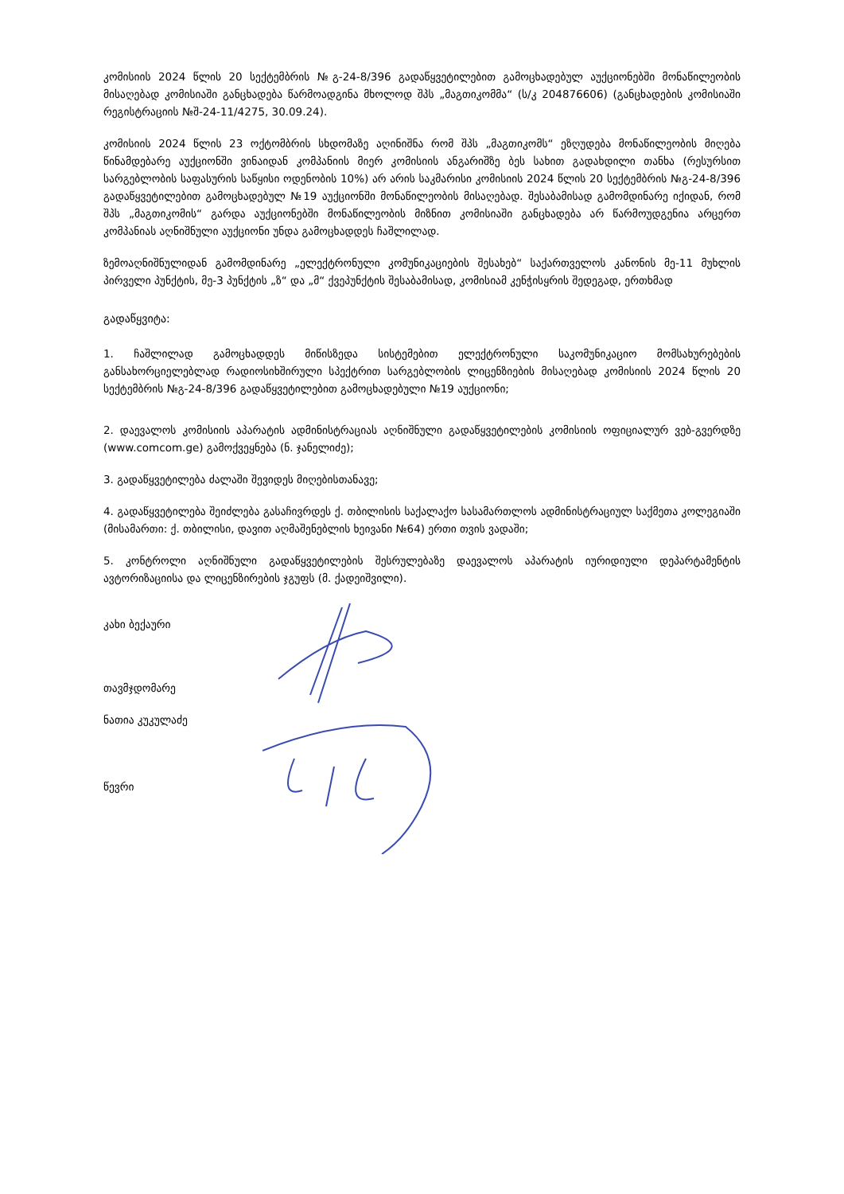კომისიის 2024 წლის 20 სექტემბრის №გ-24-8/396 გადაწყვეტილებით გამოცხადებულ აუქციონებში მონაწილეობის მისაღებად კომისიაში განცხადება წარმოადგინა მხოლოდ შპს „მაგთიკომმა“ (ს/კ 204876606) (განცხადების კომისიაში რეგისტრაციის №შ-24-11/4275, 30.09.24).
კომისიის 2024 წლის 23 ოქტომბრის სხდომაზე აღინიშნა რომ შპს „მაგთიკომს“ ეზღუდება მონაწილეობის მიღება წინამდებარე აუქციონში ვინაიდან კომპანიის მიერ კომისიის ანგარიშზე ბეს სახით გადახდილი თანხა (რესურსით სარგებლობის საფასურის საწყისი ოდენობის 10%) არ არის საკმარისი კომისიის 2024 წლის 20 სექტემბრის №გ-24-8/396 გადაწყვეტილებით გამოცხადებულ №19 აუქციონში მონაწილეობის მისაღებად. შესაბამისად გამომდინარე იქიდან, რომ შპს „მაგთიკომის“ გარდა აუქციონებში მონაწილეობის მიზნით კომისიაში განცხადება არ წარმოუდგენია არცერთ კომპანიას აღნიშნული აუქციონი უნდა გამოცხადდეს ჩაშლილად.
ზემოაღნიშნულიდან გამომდინარე „ელექტრონული კომუნიკაციების შესახებ“ საქართველოს კანონის მე-11 მუხლის პირველი პუნქტის, მე-3 პუნქტის „ზ“ და „მ“ ქვეპუნქტის შესაბამისად, კომისიამ კენჭისყრის შედეგად, ერთხმად
გადაწყვიტა:
1. ჩაშლილად გამოცხადდეს მიწისზედა სისტემებით ელექტრონული საკომუნიკაციო მომსახურებების განსახორციელებლად რადიოსიხშირული სპექტრით სარგებლობის ლიცენზიების მისაღებად კომისიის 2024 წლის 20 სექტემბრის №გ-24-8/396 გადაწყვეტილებით გამოცხადებული №19 აუქციონი;
2. დაევალოს კომისიის აპარატის ადმინისტრაციას აღნიშნული გადაწყვეტილების კომისიის ოფიციალურ ვებ-გვერდზე (www.comcom.ge) გამოქვეყნება (ნ. ჯანელიძე);
3. გადაწყვეტილება ძალაში შევიდეს მიღებისთანავე;
4. გადაწყვეტილება შეიძლება გასაჩივრდეს ქ. თბილისის საქალაქო სასამართლოს ადმინისტრაციულ საქმეთა კოლეგიაში (მისამართი: ქ. თბილისი, დავით აღმაშენებლის ხეივანი №64) ერთი თვის ვადაში;
5. კონტროლი აღნიშნული გადაწყვეტილების შესრულებაზე დაევალოს აპარატის იურიდიული დეპარტამენტის ავტორიზაციისა და ლიცენზირების ჯგუფს (მ. ქადეიშვილი).
კახი ბექაური
თავმჯდომარე
ნათია კუკულაძე
წევრი